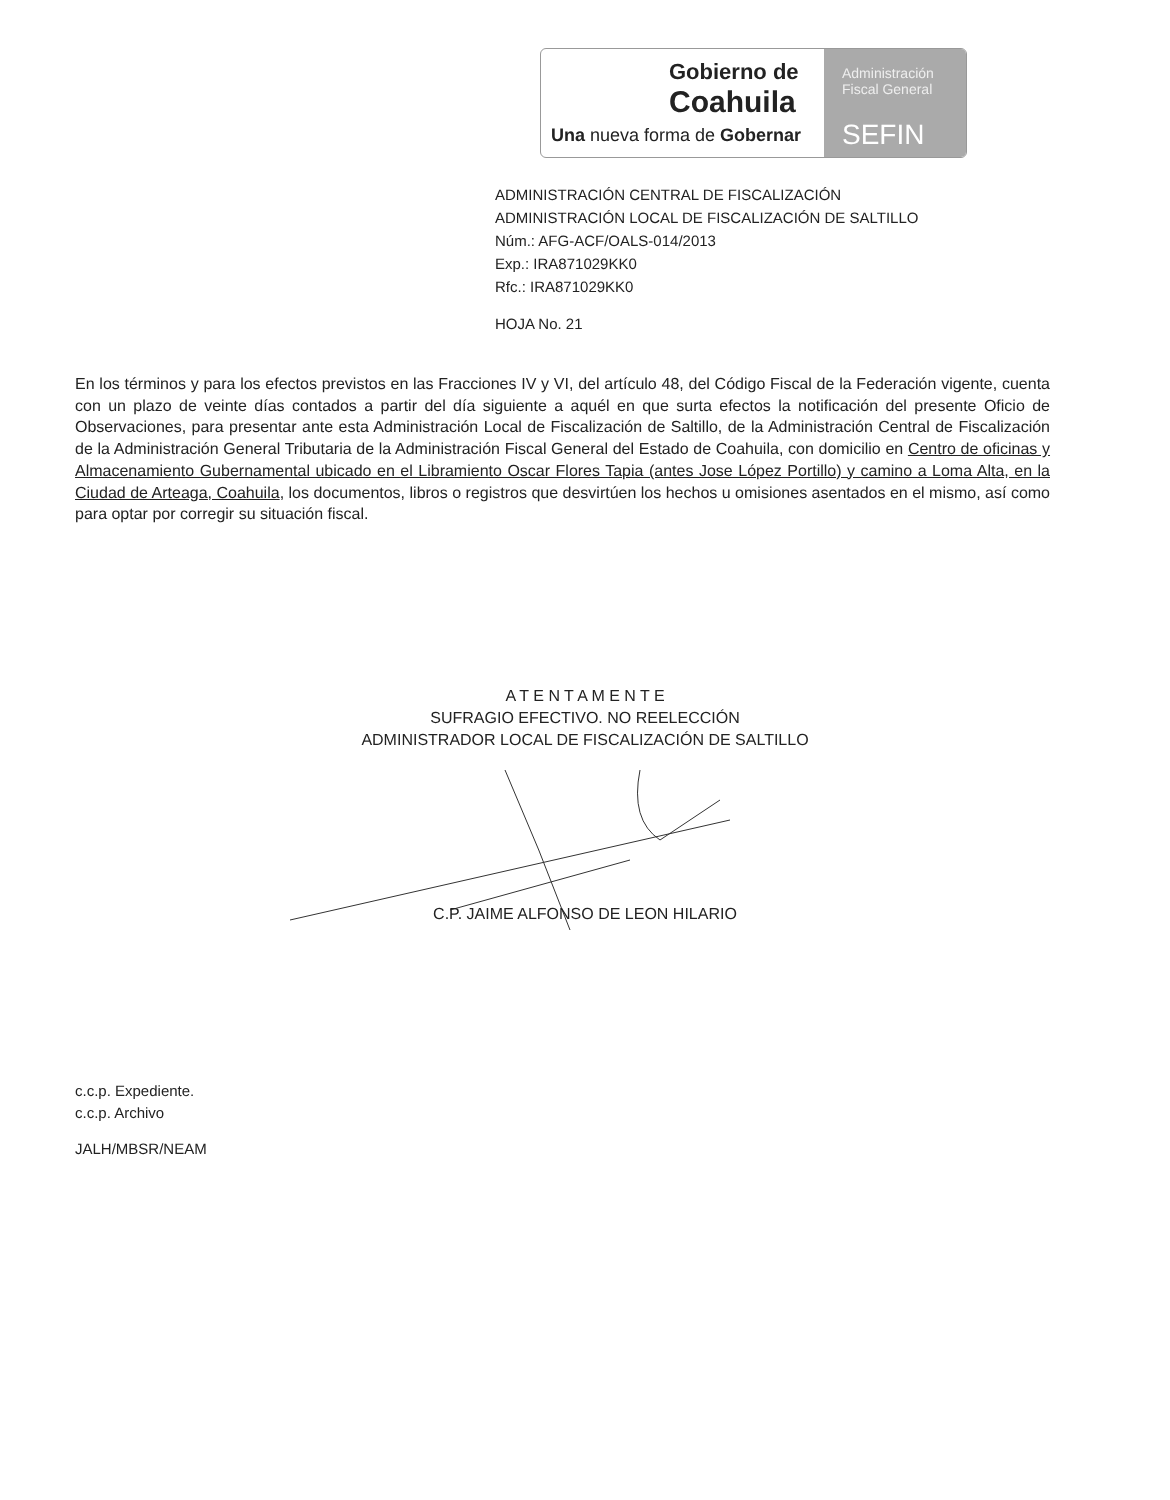Gobierno de
Coahuila
Una nueva forma de Gobernar
Administración
Fiscal General
SEFIN
ADMINISTRACIÓN CENTRAL DE FISCALIZACIÓN
ADMINISTRACIÓN LOCAL DE FISCALIZACIÓN DE SALTILLO
Núm.: AFG-ACF/OALS-014/2013
Exp.: IRA871029KK0
Rfc.: IRA871029KK0
HOJA No. 21
En los términos y para los efectos previstos en las Fracciones IV y VI, del artículo 48, del Código Fiscal de la Federación vigente, cuenta con un plazo de veinte días contados a partir del día siguiente a aquél en que surta efectos la notificación del presente Oficio de Observaciones, para presentar ante esta Administración Local de Fiscalización de Saltillo, de la Administración Central de Fiscalización de la Administración General Tributaria de la Administración Fiscal General del Estado de Coahuila, con domicilio en Centro de oficinas y Almacenamiento Gubernamental ubicado en el Libramiento Oscar Flores Tapia (antes Jose López Portillo) y camino a Loma Alta, en la Ciudad de Arteaga, Coahuila, los documentos, libros o registros que desvirtúen los hechos u omisiones asentados en el mismo, así como para optar por corregir su situación fiscal.
A T E N T A M E N T E
SUFRAGIO EFECTIVO. NO REELECCIÓN
ADMINISTRADOR LOCAL DE FISCALIZACIÓN DE SALTILLO
C.P. JAIME ALFONSO DE LEON HILARIO
c.c.p. Expediente.
c.c.p. Archivo
JALH/MBSR/NEAM